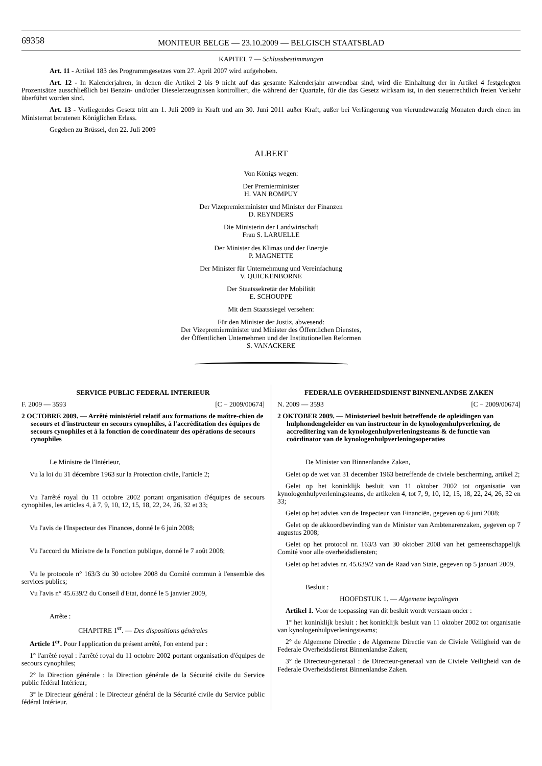69358 MONITEUR BELGE — 23.10.2009 — BELGISCH STAATSBLAD
KAPITEL 7 — Schlussbestimmungen
Art. 11 - Artikel 183 des Programmgesetzes vom 27. April 2007 wird aufgehoben.
Art. 12 - In Kalenderjahren, in denen die Artikel 2 bis 9 nicht auf das gesamte Kalenderjahr anwendbar sind, wird die Einhaltung der in Artikel 4 festgelegten Prozentsätze ausschließlich bei Benzin- und/oder Dieselerzeugnissen kontrolliert, die während der Quartale, für die das Gesetz wirksam ist, in den steuerrechtlich freien Verkehr überführt worden sind.
Art. 13 - Vorliegendes Gesetz tritt am 1. Juli 2009 in Kraft und am 30. Juni 2011 außer Kraft, außer bei Verlängerung von vierundzwanzig Monaten durch einen im Ministerrat beratenen Königlichen Erlass.
Gegeben zu Brüssel, den 22. Juli 2009
ALBERT
Von Königs wegen:
Der Premierminister
H. VAN ROMPUY
Der Vizepremierminister und Minister der Finanzen
D. REYNDERS
Die Ministerin der Landwirtschaft
Frau S. LARUELLE
Der Minister des Klimas und der Energie
P. MAGNETTE
Der Minister für Unternehmung und Vereinfachung
V. QUICKENBORNE
Der Staatssekretär der Mobilität
E. SCHOUPPE
Mit dem Staatssiegel versehen:
Für den Minister der Justiz, abwesend:
Der Vizepremierminister und Minister des Öffentlichen Dienstes,
der Öffentlichen Unternehmen und der Institutionellen Reformen
S. VANACKERE
SERVICE PUBLIC FEDERAL INTERIEUR
F. 2009 — 3593 [C − 2009/00674]
2 OCTOBRE 2009. — Arrêté ministériel relatif aux formations de maître-chien de secours et d'instructeur en secours cynophiles, à l'accréditation des équipes de secours cynophiles et à la fonction de coordinateur des opérations de secours cynophiles
Le Ministre de l'Intérieur,
Vu la loi du 31 décembre 1963 sur la Protection civile, l'article 2;
Vu l'arrêté royal du 11 octobre 2002 portant organisation d'équipes de secours cynophiles, les articles 4, à 7, 9, 10, 12, 15, 18, 22, 24, 26, 32 et 33;
Vu l'avis de l'Inspecteur des Finances, donné le 6 juin 2008;
Vu l'accord du Ministre de la Fonction publique, donné le 7 août 2008;
Vu le protocole n° 163/3 du 30 octobre 2008 du Comité commun à l'ensemble des services publics;
Vu l'avis n° 45.639/2 du Conseil d'Etat, donné le 5 janvier 2009,
Arrête :
CHAPITRE 1<sup>er</sup>. — Des dispositions générales
Article 1<sup>er</sup>. Pour l'application du présent arrêté, l'on entend par :
1° l'arrêté royal : l'arrêté royal du 11 octobre 2002 portant organisation d'équipes de secours cynophiles;
2° la Direction générale : la Direction générale de la Sécurité civile du Service public fédéral Intérieur;
3° le Directeur général : le Directeur général de la Sécurité civile du Service public fédéral Intérieur.
FEDERALE OVERHEIDSDIENST BINNENLANDSE ZAKEN
N. 2009 — 3593 [C − 2009/00674]
2 OKTOBER 2009. — Ministerieel besluit betreffende de opleidingen van hulphondengeleider en van instructeur in de kynologenhulpverlening, de accreditering van de kynologenhulpverleningsteams & de functie van coördinator van de kynologenhulpverleningsoperaties
De Minister van Binnenlandse Zaken,
Gelet op de wet van 31 december 1963 betreffende de civiele bescherming, artikel 2;
Gelet op het koninklijk besluit van 11 oktober 2002 tot organisatie van kynologenhulpverleningsteams, de artikelen 4, tot 7, 9, 10, 12, 15, 18, 22, 24, 26, 32 en 33;
Gelet op het advies van de Inspecteur van Financiën, gegeven op 6 juni 2008;
Gelet op de akkoordbevinding van de Minister van Ambtenarenzaken, gegeven op 7 augustus 2008;
Gelet op het protocol nr. 163/3 van 30 oktober 2008 van het gemeenschappelijk Comité voor alle overheidsdiensten;
Gelet op het advies nr. 45.639/2 van de Raad van State, gegeven op 5 januari 2009,
Besluit :
HOOFDSTUK 1. — Algemene bepalingen
Artikel 1. Voor de toepassing van dit besluit wordt verstaan onder :
1° het koninklijk besluit : het koninklijk besluit van 11 oktober 2002 tot organisatie van kynologenhulpverleningsteams;
2° de Algemene Directie : de Algemene Directie van de Civiele Veiligheid van de Federale Overheidsdienst Binnenlandse Zaken;
3° de Directeur-generaal : de Directeur-generaal van de Civiele Veiligheid van de Federale Overheidsdienst Binnenlandse Zaken.